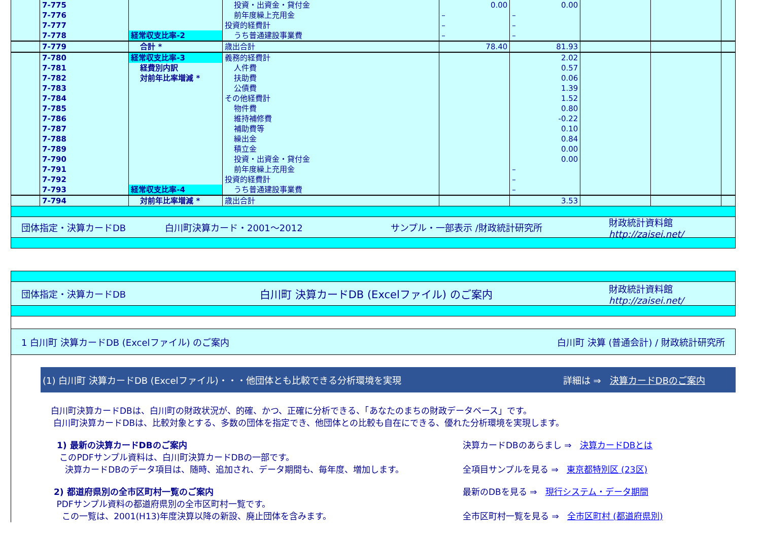| | 7-775 | | 投資・出資金・貸付金 | 0.00 | 0.00 | | | |
| | 7-776 | | 前年度繰上充用金 | – | – | | | |
| | 7-777 | | 投資的経費計 | – | – | | | |
| | 7-778 | 経常収支比率-2 | うち普通建設事業費 | – | – | | | |
| | 7-779 | 合計 * | 歳出合計 | 78.40 | 81.93 | | | |
| | 7-780 | 経常収支比率-3 | 義務的経費計 | | 2.02 | | | |
| | 7-781 | 経費別内訳 | 人件費 | | 0.57 | | | |
| | 7-782 | 対前年比率増減 * | 扶助費 | | 0.06 | | | |
| | 7-783 | | 公債費 | | 1.39 | | | |
| | 7-784 | | その他経費計 | | 1.52 | | | |
| | 7-785 | | 物件費 | | 0.80 | | | |
| | 7-786 | | 維持補修費 | | -0.22 | | | |
| | 7-787 | | 補助費等 | | 0.10 | | | |
| | 7-788 | | 繰出金 | | 0.84 | | | |
| | 7-789 | | 積立金 | | 0.00 | | | |
| | 7-790 | | 投資・出資金・貸付金 | | 0.00 | | | |
| | 7-791 | | 前年度繰上充用金 | | – | | | |
| | 7-792 | | 投資的経費計 | | – | | | |
| | 7-793 | 経常収支比率-4 | うち普通建設事業費 | | – | | | |
| | 7-794 | 対前年比率増減 * | 歳出合計 | | 3.53 | | | |
団体指定・決算カードDB 白川町決算カード・2001～2012 サンプル・一部表示 /財政統計研究所 財政統計資料館
http://zaisei.net/
団体指定・決算カードDB 白川町 決算カードDB (Excelファイル) のご案内 財政統計資料館
http://zaisei.net/
1 白川町 決算カードDB (Excelファイル) のご案内 白川町 決算 (普通会計) / 財政統計研究所
(1) 白川町 決算カードDB (Excelファイル)・・・他団体とも比較できる分析環境を実現 詳細は ⇒ 決算カードDBのご案内
白川町決算カードDBは、白川町の財政状況が、的確、かつ、正確に分析できる、「あなたのまちの財政データベース」です。
白川町決算カードDBは、比較対象とする、多数の団体を指定でき、他団体との比較も自在にできる、優れた分析環境を実現します。
1) 最新の決算カードDBのご案内
このPDFサンプル資料は、白川町決算カードDBの一部です。
決算カードDBのデータ項目は、随時、追加され、データ期間も、毎年度、増加します。
決算カードDBのあらまし ⇒ 決算カードDBとは
全項目サンプルを見る ⇒ 東京都特別区 (23区)
2) 都道府県別の全市区町村一覧のご案内
PDFサンプル資料の都道府県別の全市区町村一覧です。
この一覧は、2001(H13)年度決算以降の新設、廃止団体を含みます。
最新のDBを見る ⇒ 現行システム・データ期間
全市区町村一覧を見る ⇒ 全市区町村 (都道府県別)